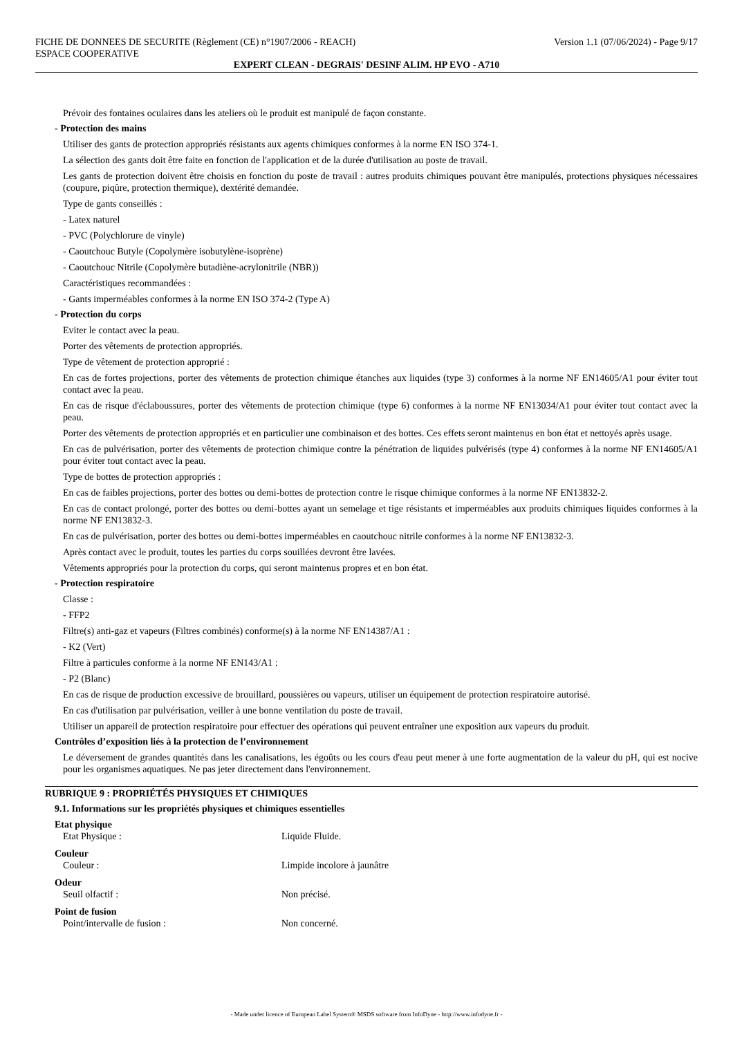FICHE DE DONNEES DE SECURITE (Règlement (CE) n°1907/2006 - REACH) Version 1.1 (07/06/2024) - Page 9/17
ESPACE COOPERATIVE
EXPERT CLEAN - DEGRAIS' DESINF ALIM. HP EVO - A710
Prévoir des fontaines oculaires dans les ateliers où le produit est manipulé de façon constante.
- Protection des mains
Utiliser des gants de protection appropriés résistants aux agents chimiques conformes à la norme EN ISO 374-1.
La sélection des gants doit être faite en fonction de l'application et de la durée d'utilisation au poste de travail.
Les gants de protection doivent être choisis en fonction du poste de travail : autres produits chimiques pouvant être manipulés, protections physiques nécessaires (coupure, piqûre, protection thermique), dextérité demandée.
Type de gants conseillés :
- Latex naturel
- PVC (Polychlorure de vinyle)
- Caoutchouc Butyle (Copolymère isobutylène-isoprène)
- Caoutchouc Nitrile (Copolymère butadiène-acrylonitrile (NBR))
Caractéristiques recommandées :
- Gants imperméables conformes à la norme EN ISO 374-2 (Type A)
- Protection du corps
Eviter le contact avec la peau.
Porter des vêtements de protection appropriés.
Type de vêtement de protection approprié :
En cas de fortes projections, porter des vêtements de protection chimique étanches aux liquides (type 3) conformes à la norme NF EN14605/A1 pour éviter tout contact avec la peau.
En cas de risque d'éclaboussures, porter des vêtements de protection chimique (type 6) conformes à la norme NF EN13034/A1 pour éviter tout contact avec la peau.
Porter des vêtements de protection appropriés et en particulier une combinaison et des bottes. Ces effets seront maintenus en bon état et nettoyés après usage.
En cas de pulvérisation, porter des vêtements de protection chimique contre la pénétration de liquides pulvérisés (type 4) conformes à la norme NF EN14605/A1 pour éviter tout contact avec la peau.
Type de bottes de protection appropriés :
En cas de faibles projections, porter des bottes ou demi-bottes de protection contre le risque chimique conformes à la norme NF EN13832-2.
En cas de contact prolongé, porter des bottes ou demi-bottes ayant un semelage et tige résistants et imperméables aux produits chimiques liquides conformes à la norme NF EN13832-3.
En cas de pulvérisation, porter des bottes ou demi-bottes imperméables en caoutchouc nitrile conformes à la norme NF EN13832-3.
Après contact avec le produit, toutes les parties du corps souillées devront être lavées.
Vêtements appropriés pour la protection du corps, qui seront maintenus propres et en bon état.
- Protection respiratoire
Classe :
- FFP2
Filtre(s) anti-gaz et vapeurs (Filtres combinés) conforme(s) à la norme NF EN14387/A1 :
- K2 (Vert)
Filtre à particules conforme à la norme NF EN143/A1 :
- P2 (Blanc)
En cas de risque de production excessive de brouillard, poussières ou vapeurs, utiliser un équipement de protection respiratoire autorisé.
En cas d'utilisation par pulvérisation, veiller à une bonne ventilation du poste de travail.
Utiliser un appareil de protection respiratoire pour effectuer des opérations qui peuvent entraîner une exposition aux vapeurs du produit.
Contrôles d’exposition liés à la protection de l’environnement
Le déversement de grandes quantités dans les canalisations, les égoûts ou les cours d'eau peut mener à une forte augmentation de la valeur du pH, qui est nocive pour les organismes aquatiques. Ne pas jeter directement dans l'environnement.
RUBRIQUE 9 : PROPRIÉTÉS PHYSIQUES ET CHIMIQUES
9.1. Informations sur les propriétés physiques et chimiques essentielles
| Etat physique | |
| Etat Physique : | Liquide Fluide. |
| Couleur | |
| Couleur : | Limpide incolore à jaunâtre |
| Odeur | |
| Seuil olfactif : | Non précisé. |
| Point de fusion | |
| Point/intervalle de fusion : | Non concerné. |
- Made under licence of European Label System® MSDS software from InfoDyne - http://www.infodyne.fr -